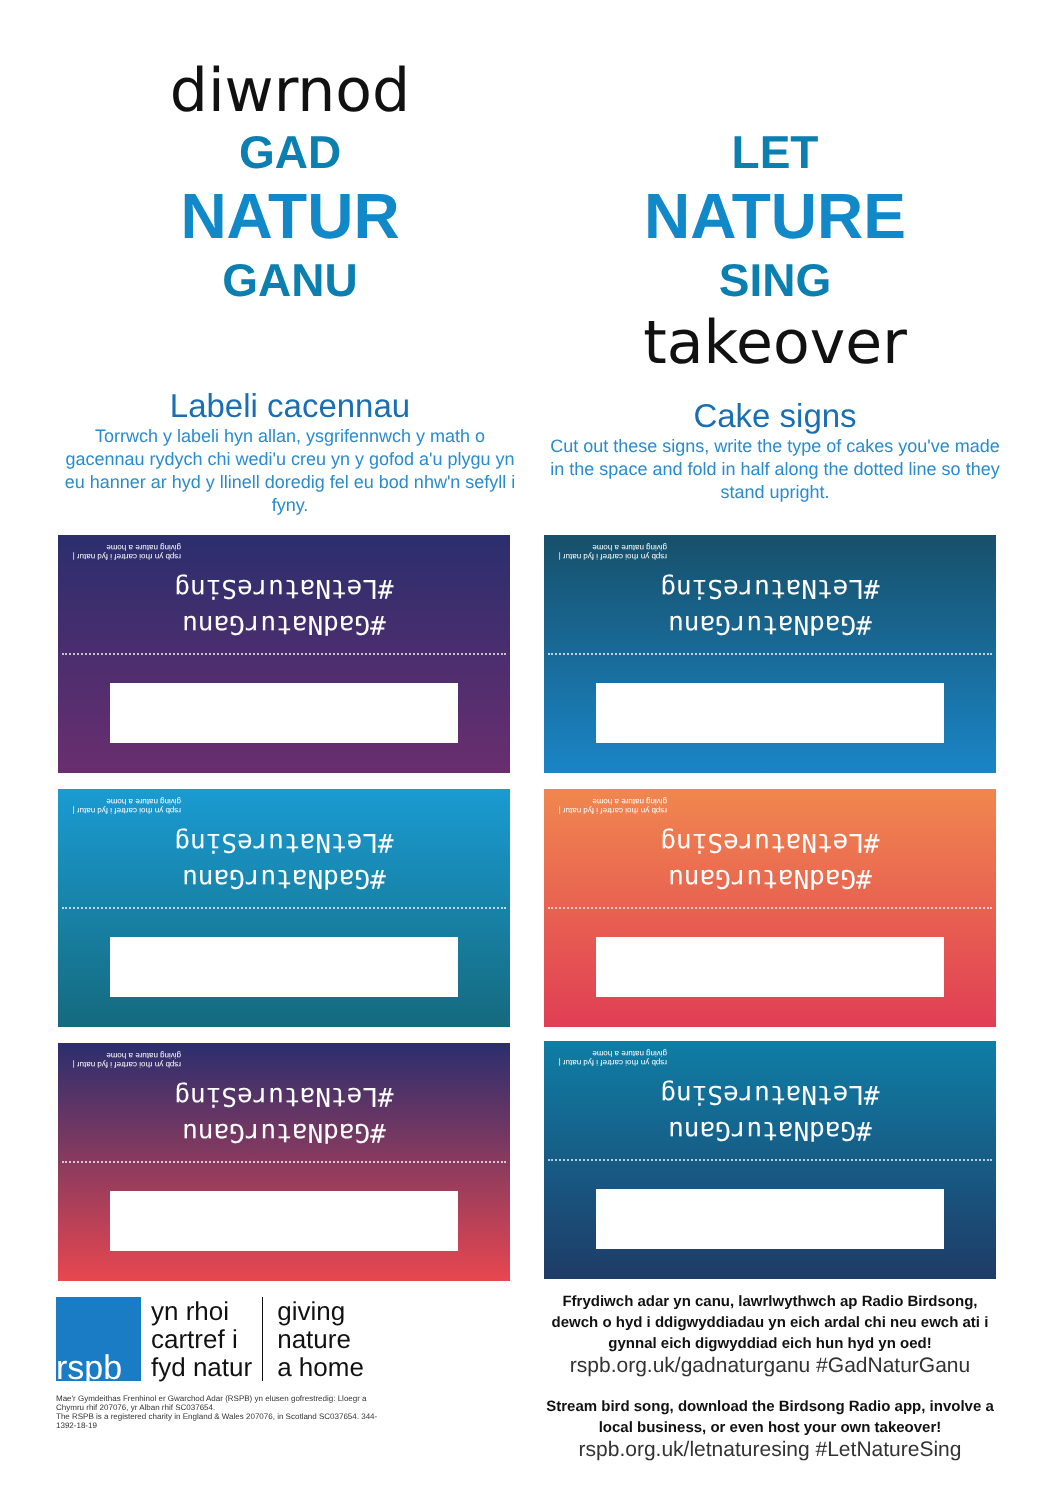diwrnod
GAD
NATUR
GANU
Labeli cacennau
Torrwch y labeli hyn allan, ysgrifennwch y math o gacennau rydych chi wedi'u creu yn y gofod a'u plygu yn eu hanner ar hyd y llinell doredig fel eu bod nhw'n sefyll i fyny.
LET
NATURE
SING
takeover
Cake signs
Cut out these signs, write the type of cakes you've made in the space and fold in half along the dotted line so they stand upright.
rspb yn rhoi cartref i fyd natur | giving nature a home
#GadNaturGanu
#LetNatureSing
rspb yn rhoi cartref i fyd natur | giving nature a home
#GadNaturGanu
#LetNatureSing
rspb yn rhoi cartref i fyd natur | giving nature a home
#GadNaturGanu
#LetNatureSing
rspb yn rhoi cartref i fyd natur | giving nature a home
#GadNaturGanu
#LetNatureSing
rspb yn rhoi cartref i fyd natur | giving nature a home
#GadNaturGanu
#LetNatureSing
rspb yn rhoi cartref i fyd natur | giving nature a home
#GadNaturGanu
#LetNatureSing
rspb
yn rhoi
cartref i
fyd natur
giving
nature
a home
Mae'r Gymdeithas Frenhinol er Gwarchod Adar (RSPB) yn elusen gofrestredig: Lloegr a Chymru rhif 207076, yr Alban rhif SC037654.
The RSPB is a registered charity in England & Wales 207076, in Scotland SC037654. 344-1392-18-19
Ffrydiwch adar yn canu, lawrlwythwch ap Radio Birdsong, dewch o hyd i ddigwyddiadau yn eich ardal chi neu ewch ati i gynnal eich digwyddiad eich hun hyd yn oed!
rspb.org.uk/gadnaturganu #GadNaturGanu
Stream bird song, download the Birdsong Radio app, involve a local business, or even host your own takeover!
rspb.org.uk/letnaturesing #LetNatureSing